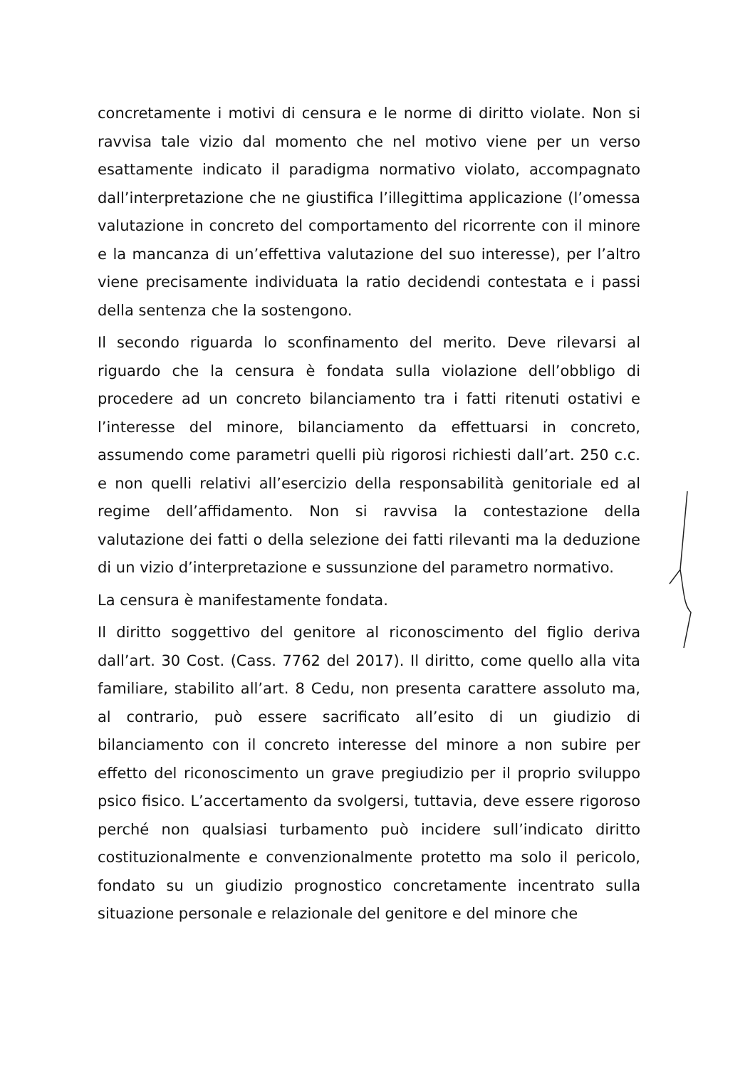concretamente i motivi di censura e le norme di diritto violate. Non si ravvisa tale vizio dal momento che nel motivo viene per un verso esattamente indicato il paradigma normativo violato, accompagnato dall’interpretazione che ne giustifica l’illegittima applicazione (l’omessa valutazione in concreto del comportamento del ricorrente con il minore e la mancanza di un’effettiva valutazione del suo interesse), per l’altro viene precisamente individuata la ratio decidendi contestata e i passi della sentenza che la sostengono.
Il secondo riguarda lo sconfinamento del merito. Deve rilevarsi al riguardo che la censura è fondata sulla violazione dell’obbligo di procedere ad un concreto bilanciamento tra i fatti ritenuti ostativi e l’interesse del minore, bilanciamento da effettuarsi in concreto, assumendo come parametri quelli più rigorosi richiesti dall’art. 250 c.c. e non quelli relativi all’esercizio della responsabilità genitoriale ed al regime dell’affidamento. Non si ravvisa la contestazione della valutazione dei fatti o della selezione dei fatti rilevanti ma la deduzione di un vizio d’interpretazione e sussunzione del parametro normativo.
La censura è manifestamente fondata.
Il diritto soggettivo del genitore al riconoscimento del figlio deriva dall’art. 30 Cost. (Cass. 7762 del 2017). Il diritto, come quello alla vita familiare, stabilito all’art. 8 Cedu, non presenta carattere assoluto ma, al contrario, può essere sacrificato all’esito di un giudizio di bilanciamento con il concreto interesse del minore a non subire per effetto del riconoscimento un grave pregiudizio per il proprio sviluppo psico fisico. L’accertamento da svolgersi, tuttavia, deve essere rigoroso perché non qualsiasi turbamento può incidere sull’indicato diritto costituzionalmente e convenzionalmente protetto ma solo il pericolo, fondato su un giudizio prognostico concretamente incentrato sulla situazione personale e relazionale del genitore e del minore che